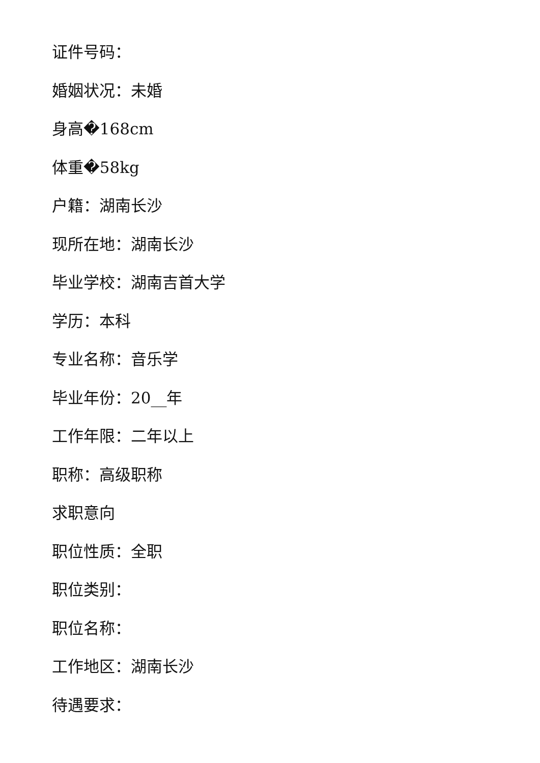证件号码：
婚姻状况：未婚
身高�168cm
体重�58kg
户籍：湖南长沙
现所在地：湖南长沙
毕业学校：湖南吉首大学
学历：本科
专业名称：音乐学
毕业年份：20__年
工作年限：二年以上
职称：高级职称
求职意向
职位性质：全职
职位类别：
职位名称：
工作地区：湖南长沙
待遇要求：